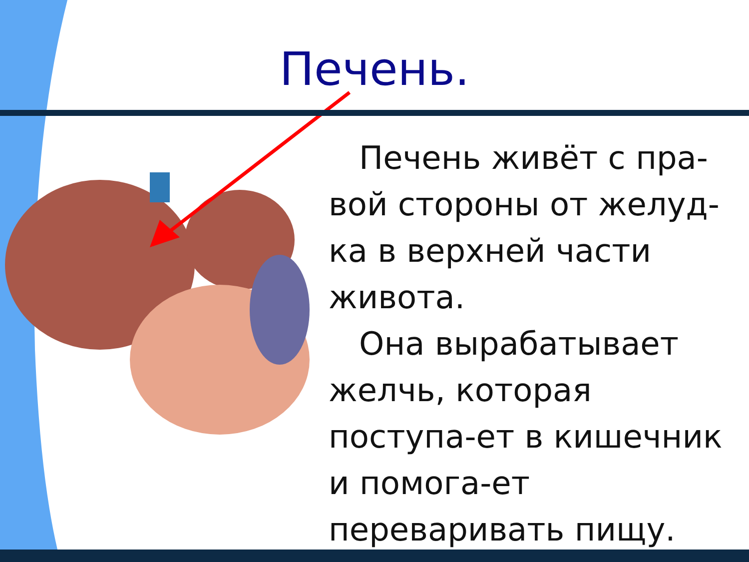Печень.
Печень живёт с пра-вой стороны от желуд-ка в верхней части живота.
Она вырабатывает желчь, которая поступа-ет в кишечник и помога-ет переваривать пищу.